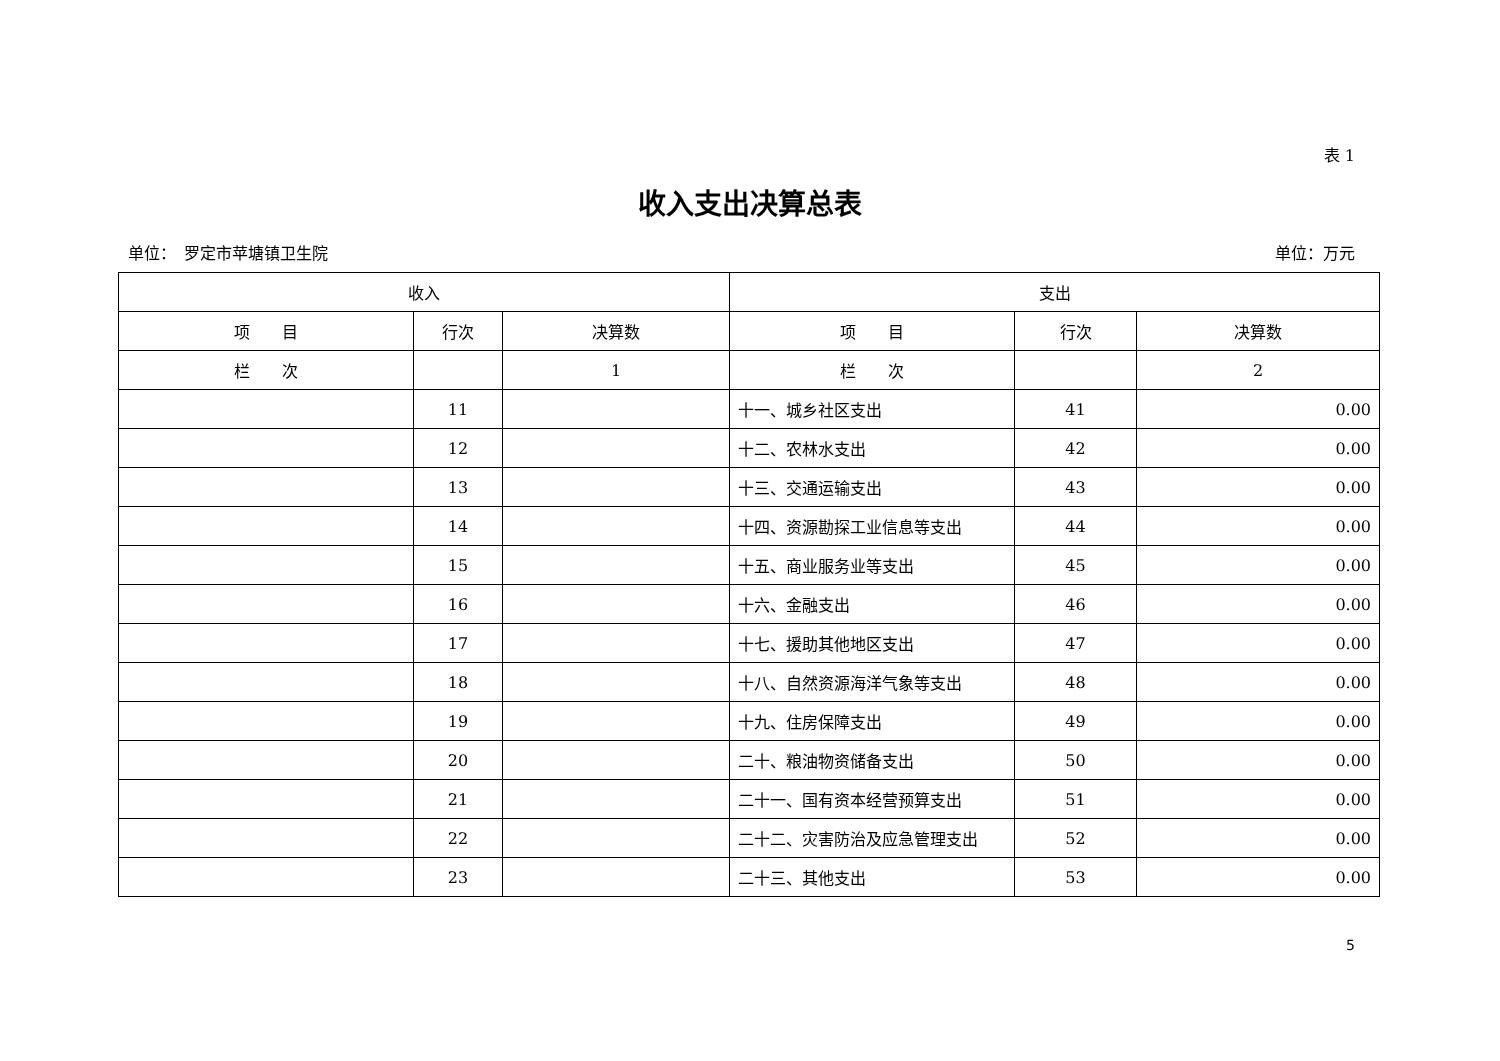表 1
收入支出决算总表
单位：　罗定市苹塘镇卫生院 单位：万元
| 收入 | | | 支出 | | |
| --- | --- | --- | --- | --- | --- |
| 项 目 | 行次 | 决算数 | 项 目 | 行次 | 决算数 |
| 栏 次 | | 1 | 栏 次 | | 2 |
| | 11 | | 十一、城乡社区支出 | 41 | 0.00 |
| | 12 | | 十二、农林水支出 | 42 | 0.00 |
| | 13 | | 十三、交通运输支出 | 43 | 0.00 |
| | 14 | | 十四、资源勘探工业信息等支出 | 44 | 0.00 |
| | 15 | | 十五、商业服务业等支出 | 45 | 0.00 |
| | 16 | | 十六、金融支出 | 46 | 0.00 |
| | 17 | | 十七、援助其他地区支出 | 47 | 0.00 |
| | 18 | | 十八、自然资源海洋气象等支出 | 48 | 0.00 |
| | 19 | | 十九、住房保障支出 | 49 | 0.00 |
| | 20 | | 二十、粮油物资储备支出 | 50 | 0.00 |
| | 21 | | 二十一、国有资本经营预算支出 | 51 | 0.00 |
| | 22 | | 二十二、灾害防治及应急管理支出 | 52 | 0.00 |
| | 23 | | 二十三、其他支出 | 53 | 0.00 |
5